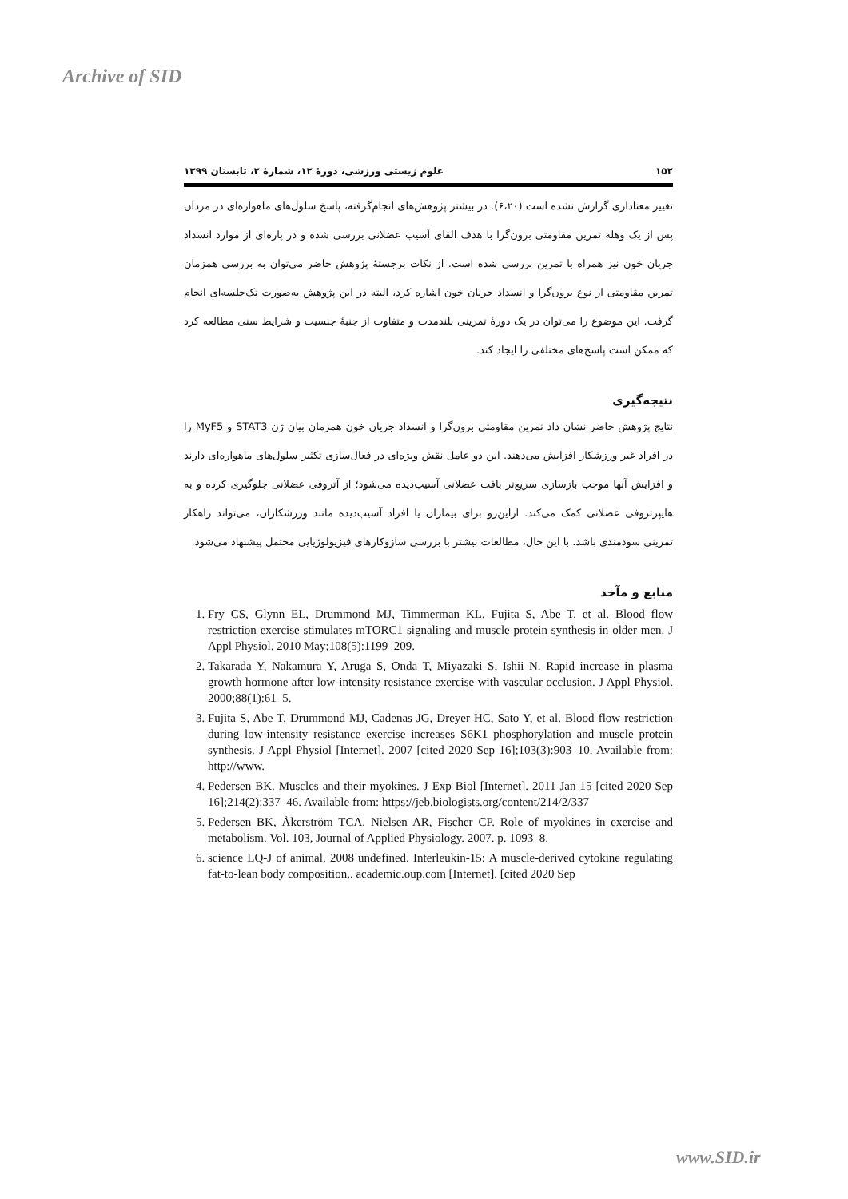Archive of SID
۱۵۲ علوم زیستی ورزشی، دورهٔ ۱۲، شمارهٔ ۲، تابستان ۱۳۹۹
تغییر معناداری گزارش نشده است (۶،۲۰). در بیشتر پژوهش‌های انجام‌گرفته، پاسخ سلول‌های ماهواره‌ای در مردان پس از یک وهله تمرین مقاومتی برون‌گرا با هدف القای آسیب عضلانی بررسی شده و در پاره‌ای از موارد انسداد جریان خون نیز همراه با تمرین بررسی شده است. از نکات برجستهٔ پژوهش حاضر می‌توان به بررسی همزمان تمرین مقاومتی از نوع برون‌گرا و انسداد جریان خون اشاره کرد، البته در این پژوهش به‌صورت تک‌جلسه‌ای انجام گرفت. این موضوع را می‌توان در یک دورهٔ تمرینی بلندمدت و متفاوت از جنبهٔ جنسیت و شرایط سنی مطالعه کرد که ممکن است پاسخ‌های مختلفی را ایجاد کند.
نتیجه‌گیری
نتایج پژوهش حاضر نشان داد تمرین مقاومتی برون‌گرا و انسداد جریان خون همزمان بیان ژن STAT3 و MyF5 را در افراد غیر ورزشکار افزایش می‌دهند. این دو عامل نقش ویژه‌ای در فعال‌سازی تکثیر سلول‌های ماهواره‌ای دارند و افزایش آنها موجب بازسازی سریع‌تر بافت عضلانی آسیب‌دیده می‌شود؛ از آتروفی عضلانی جلوگیری کرده و به هایپرتروفی عضلانی کمک می‌کند. ازاین‌رو برای بیماران یا افراد آسیب‌دیده مانند ورزشکاران، می‌تواند راهکار تمرینی سودمندی باشد. با این حال، مطالعات بیشتر با بررسی سازوکارهای فیزیولوژیایی محتمل پیشنهاد می‌شود.
منابع و مآخذ
1. Fry CS, Glynn EL, Drummond MJ, Timmerman KL, Fujita S, Abe T, et al. Blood flow restriction exercise stimulates mTORC1 signaling and muscle protein synthesis in older men. J Appl Physiol. 2010 May;108(5):1199–209.
2. Takarada Y, Nakamura Y, Aruga S, Onda T, Miyazaki S, Ishii N. Rapid increase in plasma growth hormone after low-intensity resistance exercise with vascular occlusion. J Appl Physiol. 2000;88(1):61–5.
3. Fujita S, Abe T, Drummond MJ, Cadenas JG, Dreyer HC, Sato Y, et al. Blood flow restriction during low-intensity resistance exercise increases S6K1 phosphorylation and muscle protein synthesis. J Appl Physiol [Internet]. 2007 [cited 2020 Sep 16];103(3):903–10. Available from: http://www.
4. Pedersen BK. Muscles and their myokines. J Exp Biol [Internet]. 2011 Jan 15 [cited 2020 Sep 16];214(2):337–46. Available from: https://jeb.biologists.org/content/214/2/337
5. Pedersen BK, Åkerström TCA, Nielsen AR, Fischer CP. Role of myokines in exercise and metabolism. Vol. 103, Journal of Applied Physiology. 2007. p. 1093–8.
6. science LQ-J of animal, 2008 undefined. Interleukin-15: A muscle-derived cytokine regulating fat-to-lean body composition,. academic.oup.com [Internet]. [cited 2020 Sep
www.SID.ir